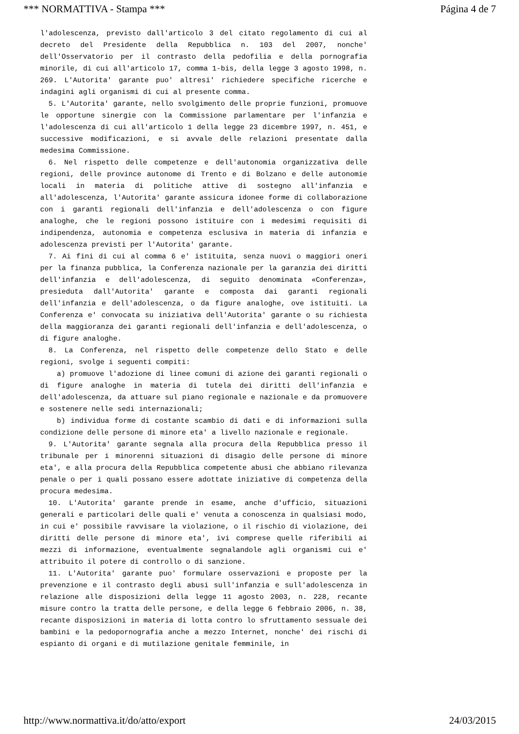*** NORMATTIVA - Stampa *** Página 4 de 7
l'adolescenza, previsto dall'articolo 3 del citato regolamento di cui al decreto del Presidente della Repubblica n. 103 del 2007, nonche' dell'Osservatorio per il contrasto della pedofilia e della pornografia minorile, di cui all'articolo 17, comma 1-bis, della legge 3 agosto 1998, n. 269. L'Autorita' garante puo' altresi' richiedere specifiche ricerche e indagini agli organismi di cui al presente comma.
5. L'Autorita' garante, nello svolgimento delle proprie funzioni, promuove le opportune sinergie con la Commissione parlamentare per l'infanzia e l'adolescenza di cui all'articolo 1 della legge 23 dicembre 1997, n. 451, e successive modificazioni, e si avvale delle relazioni presentate dalla medesima Commissione.
6. Nel rispetto delle competenze e dell'autonomia organizzativa delle regioni, delle province autonome di Trento e di Bolzano e delle autonomie locali in materia di politiche attive di sostegno all'infanzia e all'adolescenza, l'Autorita' garante assicura idonee forme di collaborazione con i garanti regionali dell'infanzia e dell'adolescenza o con figure analoghe, che le regioni possono istituire con i medesimi requisiti di indipendenza, autonomia e competenza esclusiva in materia di infanzia e adolescenza previsti per l'Autorita' garante.
7. Ai fini di cui al comma 6 e' istituita, senza nuovi o maggiori oneri per la finanza pubblica, la Conferenza nazionale per la garanzia dei diritti dell'infanzia e dell'adolescenza, di seguito denominata «Conferenza», presieduta dall'Autorita' garante e composta dai garanti regionali dell'infanzia e dell'adolescenza, o da figure analoghe, ove istituiti. La Conferenza e' convocata su iniziativa dell'Autorita' garante o su richiesta della maggioranza dei garanti regionali dell'infanzia e dell'adolescenza, o di figure analoghe.
8. La Conferenza, nel rispetto delle competenze dello Stato e delle regioni, svolge i seguenti compiti:
a) promuove l'adozione di linee comuni di azione dei garanti regionali o di figure analoghe in materia di tutela dei diritti dell'infanzia e dell'adolescenza, da attuare sul piano regionale e nazionale e da promuovere e sostenere nelle sedi internazionali;
b) individua forme di costante scambio di dati e di informazioni sulla condizione delle persone di minore eta' a livello nazionale e regionale.
9. L'Autorita' garante segnala alla procura della Repubblica presso il tribunale per i minorenni situazioni di disagio delle persone di minore eta', e alla procura della Repubblica competente abusi che abbiano rilevanza penale o per i quali possano essere adottate iniziative di competenza della procura medesima.
10. L'Autorita' garante prende in esame, anche d'ufficio, situazioni generali e particolari delle quali e' venuta a conoscenza in qualsiasi modo, in cui e' possibile ravvisare la violazione, o il rischio di violazione, dei diritti delle persone di minore eta', ivi comprese quelle riferibili ai mezzi di informazione, eventualmente segnalandole agli organismi cui e' attribuito il potere di controllo o di sanzione.
11. L'Autorita' garante puo' formulare osservazioni e proposte per la prevenzione e il contrasto degli abusi sull'infanzia e sull'adolescenza in relazione alle disposizioni della legge 11 agosto 2003, n. 228, recante misure contro la tratta delle persone, e della legge 6 febbraio 2006, n. 38, recante disposizioni in materia di lotta contro lo sfruttamento sessuale dei bambini e la pedopornografia anche a mezzo Internet, nonche' dei rischi di espianto di organi e di mutilazione genitale femminile, in
http://www.normattiva.it/do/atto/export 24/03/2015